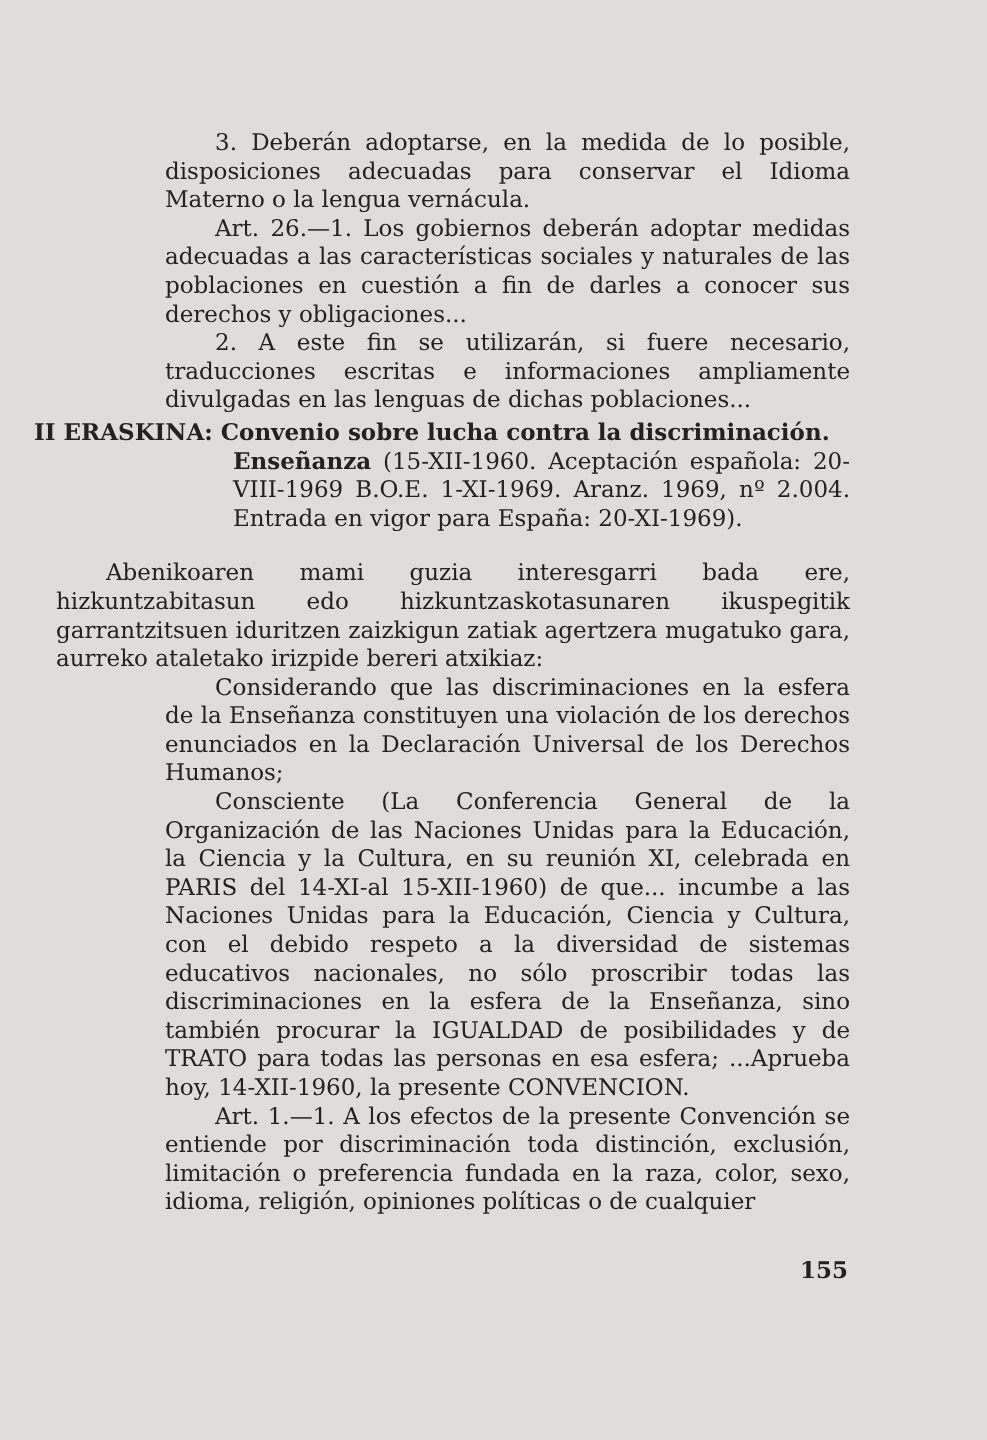3. Deberán adoptarse, en la medida de lo posible, disposiciones adecuadas para conservar el Idioma Materno o la lengua vernácula.
Art. 26.—1. Los gobiernos deberán adoptar medidas adecuadas a las características sociales y naturales de las poblaciones en cuestión a fin de darles a conocer sus derechos y obligaciones...
2. A este fin se utilizarán, si fuere necesario, traducciones escritas e informaciones ampliamente divulgadas en las lenguas de dichas poblaciones...
II ERASKINA: Convenio sobre lucha contra la discriminación.
Enseñanza (15-XII-1960. Aceptación española: 20-VIII-1969 B.O.E. 1-XI-1969. Aranz. 1969, nº 2.004. Entrada en vigor para España: 20-XI-1969).
Abenikoaren mami guzia interesgarri bada ere, hizkuntzabitasun edo hizkuntzaskotasunaren ikuspegitik garrantzitsuen iduritzen zaizkigun zatiak agertzera mugatuko gara, aurreko ataletako irizpide bereri atxikiaz:
Considerando que las discriminaciones en la esfera de la Enseñanza constituyen una violación de los derechos enunciados en la Declaración Universal de los Derechos Humanos;
Consciente (La Conferencia General de la Organización de las Naciones Unidas para la Educación, la Ciencia y la Cultura, en su reunión XI, celebrada en PARIS del 14-XI-al 15-XII-1960) de que... incumbe a las Naciones Unidas para la Educación, Ciencia y Cultura, con el debido respeto a la diversidad de sistemas educativos nacionales, no sólo proscribir todas las discriminaciones en la esfera de la Enseñanza, sino también procurar la IGUALDAD de posibilidades y de TRATO para todas las personas en esa esfera; ...Aprueba hoy, 14-XII-1960, la presente CONVENCION.
Art. 1.—1. A los efectos de la presente Convención se entiende por discriminación toda distinción, exclusión, limitación o preferencia fundada en la raza, color, sexo, idioma, religión, opiniones políticas o de cualquier
155